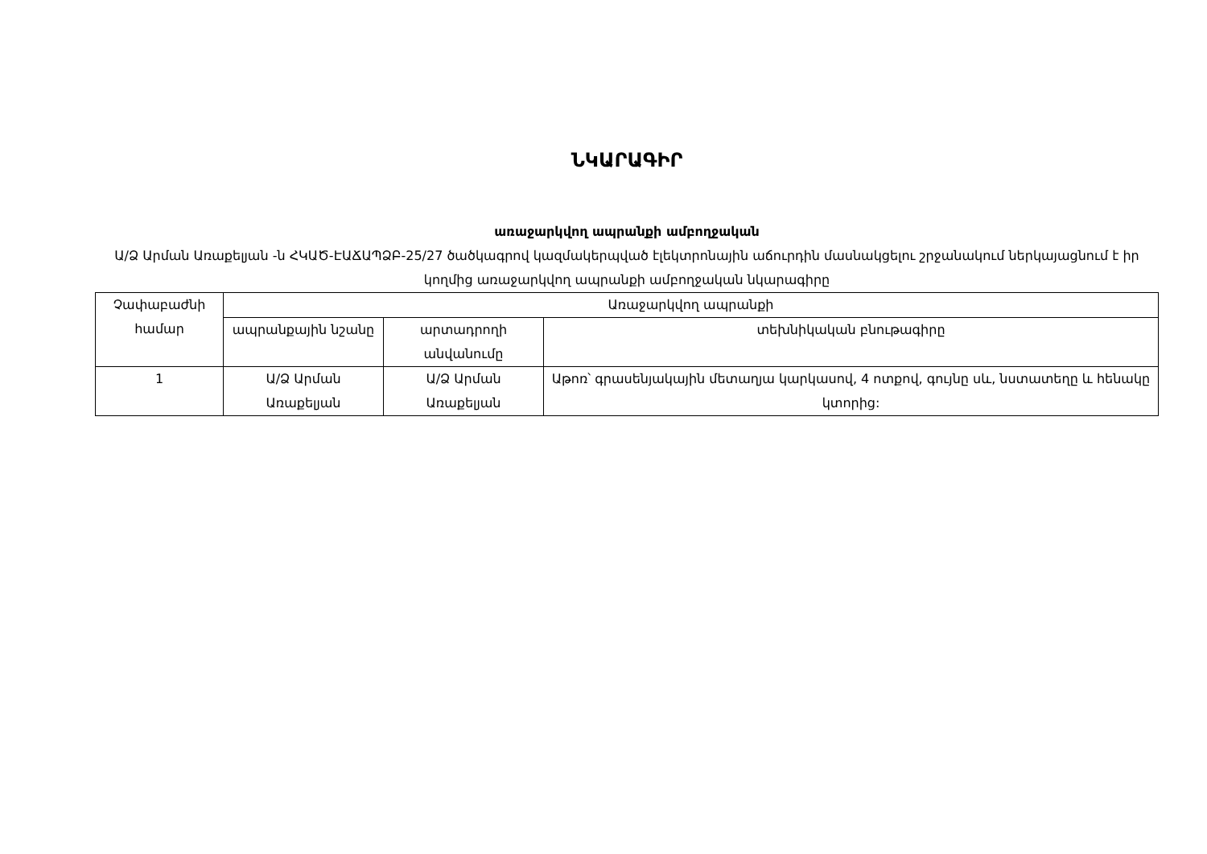ՆԿԱՐԱԳԻՐ
առաջարկվող ապրանքի ամբողջական
Ա/Ձ Արման Առաքելյան -ն ՀԿԱԾ-ԷԱՃԱՊՁԲ-25/27 ծածկագրով կազմակերպված էլեկտրոնային աճուրդին մասնակցելու շրջանակում ներկայացնում է իր կողմից առաջարկվող ապրանքի ամբողջական նկարագիրը
| Չափաբաժնի համար | Առաջարկվող ապրանքի | | |
| | ապրանքային նշանը | արտադրողի անվանումը | տեխնիկական բնութագիրը |
| 1 | Ա/Ձ Արման Առաքելյան | Ա/Ձ Արման Առաքելյան | Աթոռ՝ գրասենյակային մետաղյա կարկասով, 4 ոտքով, գույնը սև, նստատեղը և հենակը կտորից: |